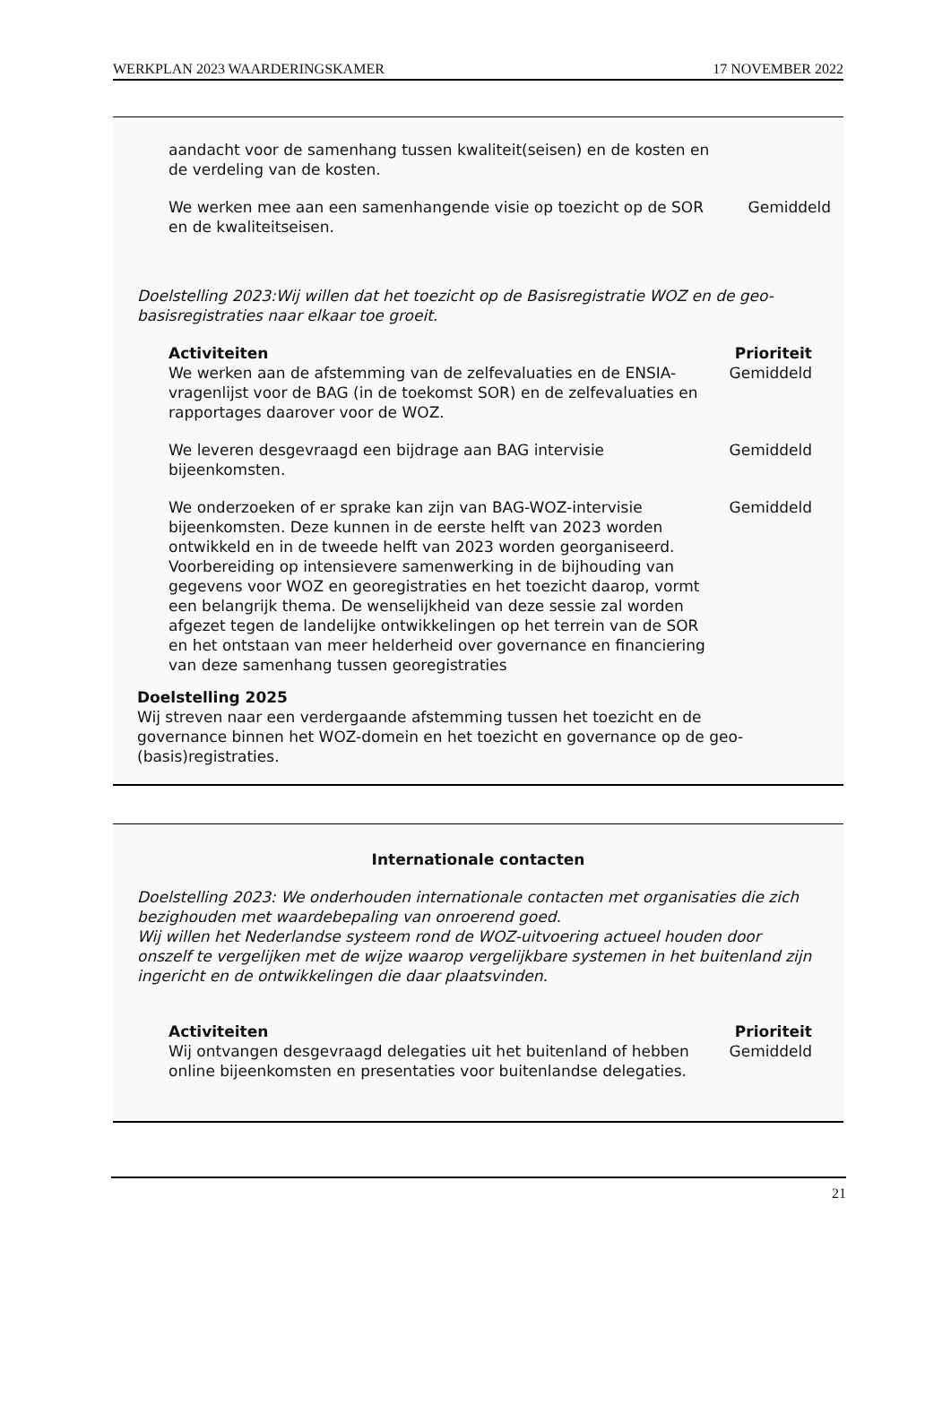WERKPLAN 2023 WAARDERINGSKAMER 17 NOVEMBER 2022
aandacht voor de samenhang tussen kwaliteit(seisen) en de kosten en de verdeling van de kosten.
We werken mee aan een samenhangende visie op toezicht op de SOR en de kwaliteitseisen.
Gemiddeld
Doelstelling 2023:Wij willen dat het toezicht op de Basisregistratie WOZ en de geo-basisregistraties naar elkaar toe groeit.
Activiteiten Prioriteit
We werken aan de afstemming van de zelfevaluaties en de ENSIA-vragenlijst voor de BAG (in de toekomst SOR) en de zelfevaluaties en rapportages daarover voor de WOZ.
Gemiddeld
We leveren desgevraagd een bijdrage aan BAG intervisie bijeenkomsten.
Gemiddeld
We onderzoeken of er sprake kan zijn van BAG-WOZ-intervisie bijeenkomsten. Deze kunnen in de eerste helft van 2023 worden ontwikkeld en in de tweede helft van 2023 worden georganiseerd. Voorbereiding op intensievere samenwerking in de bijhouding van gegevens voor WOZ en georegistraties en het toezicht daarop, vormt een belangrijk thema. De wenselijkheid van deze sessie zal worden afgezet tegen de landelijke ontwikkelingen op het terrein van de SOR en het ontstaan van meer helderheid over governance en financiering van deze samenhang tussen georegistraties
Gemiddeld
Doelstelling 2025
Wij streven naar een verdergaande afstemming tussen het toezicht en de governance binnen het WOZ-domein en het toezicht en governance op de geo-(basis)registraties.
Internationale contacten
Doelstelling 2023: We onderhouden internationale contacten met organisaties die zich bezighouden met waardebepaling van onroerend goed.
Wij willen het Nederlandse systeem rond de WOZ-uitvoering actueel houden door onszelf te vergelijken met de wijze waarop vergelijkbare systemen in het buitenland zijn ingericht en de ontwikkelingen die daar plaatsvinden.
Activiteiten Prioriteit
Wij ontvangen desgevraagd delegaties uit het buitenland of hebben online bijeenkomsten en presentaties voor buitenlandse delegaties.
Gemiddeld
21